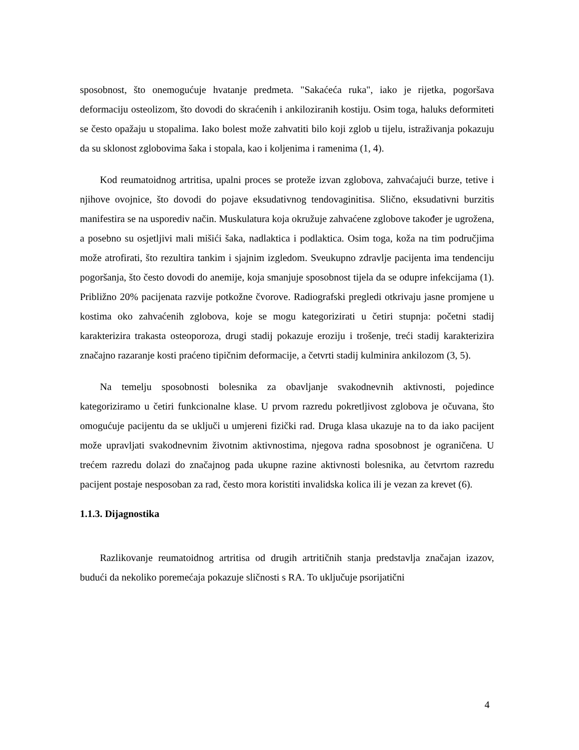sposobnost, što onemogućuje hvatanje predmeta. "Sakaćeća ruka", iako je rijetka, pogoršava deformaciju osteolizom, što dovodi do skraćenih i ankiloziranih kostiju. Osim toga, haluks deformiteti se često opažaju u stopalima. Iako bolest može zahvatiti bilo koji zglob u tijelu, istraživanja pokazuju da su sklonost zglobovima šaka i stopala, kao i koljenima i ramenima (1, 4).
Kod reumatoidnog artritisa, upalni proces se proteže izvan zglobova, zahvaćajući burze, tetive i njihove ovojnice, što dovodi do pojave eksudativnog tendovaginitisa. Slično, eksudativni burzitis manifestira se na usporediv način. Muskulatura koja okružuje zahvaćene zglobove također je ugrožena, a posebno su osjetljivi mali mišići šaka, nadlaktica i podlaktica. Osim toga, koža na tim područjima može atrofirati, što rezultira tankim i sjajnim izgledom. Sveukupno zdravlje pacijenta ima tendenciju pogoršanja, što često dovodi do anemije, koja smanjuje sposobnost tijela da se odupre infekcijama (1). Približno 20% pacijenata razvije potkožne čvorove. Radiografski pregledi otkrivaju jasne promjene u kostima oko zahvaćenih zglobova, koje se mogu kategorizirati u četiri stupnja: početni stadij karakterizira trakasta osteoporoza, drugi stadij pokazuje eroziju i trošenje, treći stadij karakterizira značajno razaranje kosti praćeno tipičnim deformacije, a četvrti stadij kulminira ankilozom (3, 5).
Na temelju sposobnosti bolesnika za obavljanje svakodnevnih aktivnosti, pojedince kategoriziramo u četiri funkcionalne klase. U prvom razredu pokretljivost zglobova je očuvana, što omogućuje pacijentu da se uključi u umjereni fizički rad. Druga klasa ukazuje na to da iako pacijent može upravljati svakodnevnim životnim aktivnostima, njegova radna sposobnost je ograničena. U trećem razredu dolazi do značajnog pada ukupne razine aktivnosti bolesnika, au četvrtom razredu pacijent postaje nesposoban za rad, često mora koristiti invalidska kolica ili je vezan za krevet (6).
1.1.3. Dijagnostika
Razlikovanje reumatoidnog artritisa od drugih artritičnih stanja predstavlja značajan izazov, budući da nekoliko poremećaja pokazuje sličnosti s RA. To uključuje psorijatični
4